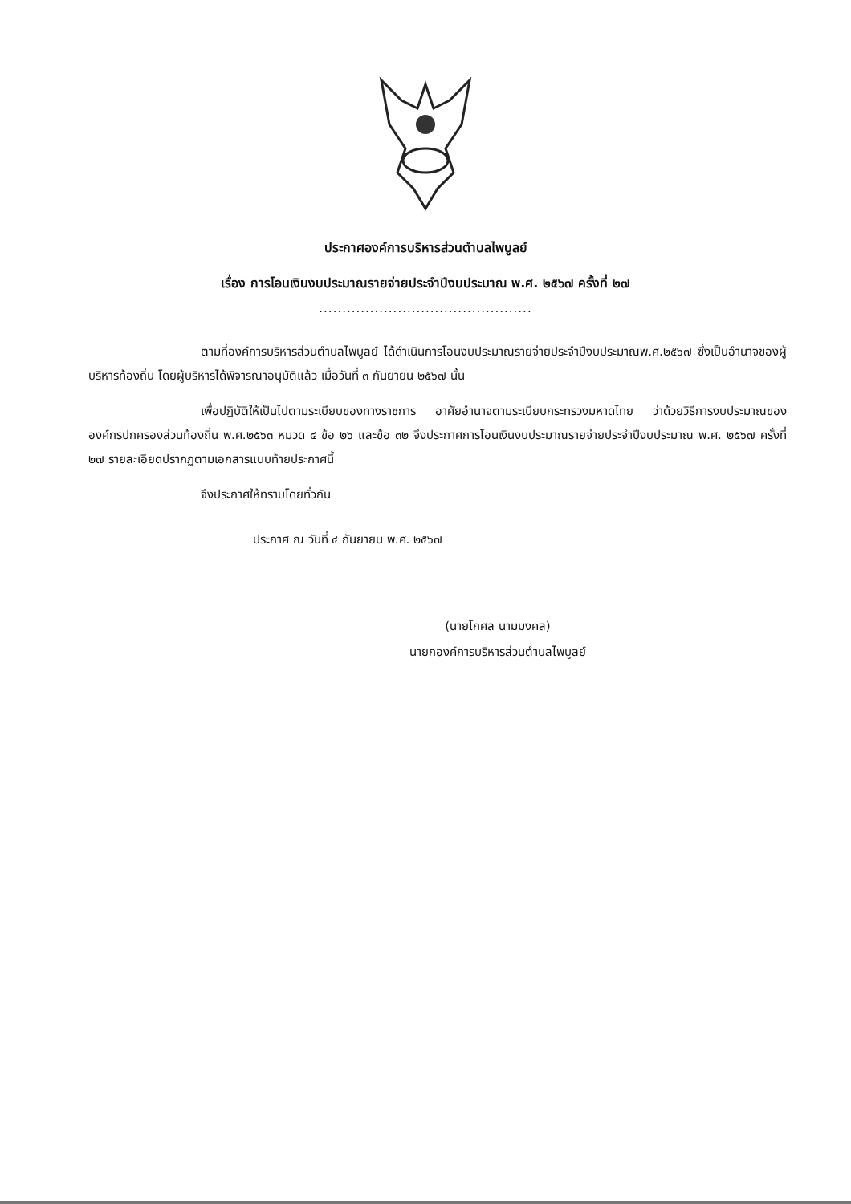ประกาศองค์การบริหารส่วนตำบลไพบูลย์
เรื่อง การโอนเงินงบประมาณรายจ่ายประจำปีงบประมาณ พ.ศ. ๒๕๖๗ ครั้งที่ ๒๗
..............................................
ตามที่องค์การบริหารส่วนตำบลไพบูลย์ ได้ดำเนินการโอนงบประมาณรายจ่ายประจำปีงบประมาณพ.ศ.๒๕๖๗ ซึ่งเป็นอำนาจของผู้บริหารท้องถิ่น โดยผู้บริหารได้พิจารณาอนุมัติแล้ว เมื่อวันที่ ๓ กันยายน ๒๕๖๗ นั้น
เพื่อปฏิบัติให้เป็นไปตามระเบียบของทางราชการ อาศัยอำนาจตามระเบียบกระทรวงมหาดไทย ว่าด้วยวิธีการงบประมาณขององค์กรปกครองส่วนท้องถิ่น พ.ศ.๒๕๖๓ หมวด ๔ ข้อ ๒๖ และข้อ ๓๒ จึงประกาศการโอนเงินงบประมาณรายจ่ายประจำปีงบประมาณ พ.ศ. ๒๕๖๗ ครั้งที่ ๒๗ รายละเอียดปรากฏตามเอกสารแนบท้ายประกาศนี้
จึงประกาศให้ทราบโดยทั่วกัน
ประกาศ ณ วันที่ ๔ กันยายน พ.ศ. ๒๕๖๗
(นายโกศล นามมงคล)
นายกองค์การบริหารส่วนตำบลไพบูลย์